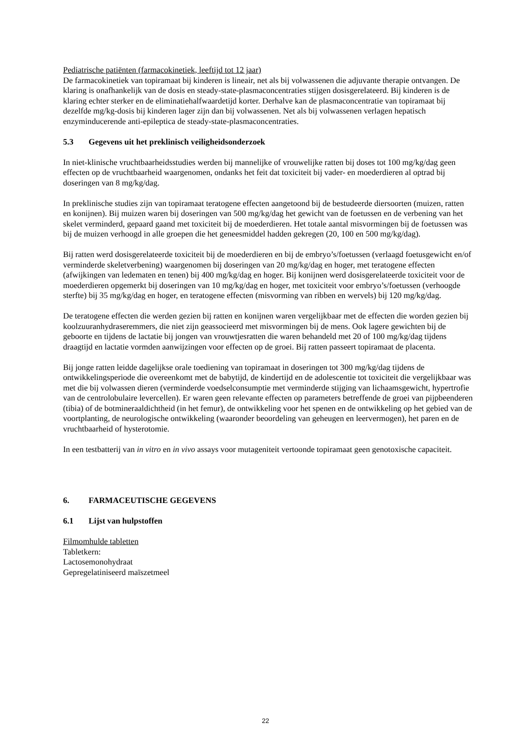Pediatrische patiënten (farmacokinetiek, leeftijd tot 12 jaar)
De farmacokinetiek van topiramaat bij kinderen is lineair, net als bij volwassenen die adjuvante therapie ontvangen. De klaring is onafhankelijk van de dosis en steady-state-plasmaconcentraties stijgen dosisgerelateerd. Bij kinderen is de klaring echter sterker en de eliminatiehalfwaardetijd korter. Derhalve kan de plasmaconcentratie van topiramaat bij dezelfde mg/kg-dosis bij kinderen lager zijn dan bij volwassenen. Net als bij volwassenen verlagen hepatisch enzyminducerende anti-epileptica de steady-state-plasmaconcentraties.
5.3 Gegevens uit het preklinisch veiligheidsonderzoek
In niet-klinische vruchtbaarheidsstudies werden bij mannelijke of vrouwelijke ratten bij doses tot 100 mg/kg/dag geen effecten op de vruchtbaarheid waargenomen, ondanks het feit dat toxiciteit bij vader- en moederdieren al optrad bij doseringen van 8 mg/kg/dag.
In preklinische studies zijn van topiramaat teratogene effecten aangetoond bij de bestudeerde diersoorten (muizen, ratten en konijnen). Bij muizen waren bij doseringen van 500 mg/kg/dag het gewicht van de foetussen en de verbening van het skelet verminderd, gepaard gaand met toxiciteit bij de moederdieren. Het totale aantal misvormingen bij de foetussen was bij de muizen verhoogd in alle groepen die het geneesmiddel hadden gekregen (20, 100 en 500 mg/kg/dag).
Bij ratten werd dosisgerelateerde toxiciteit bij de moederdieren en bij de embryo’s/foetussen (verlaagd foetusgewicht en/of verminderde skeletverbening) waargenomen bij doseringen van 20 mg/kg/dag en hoger, met teratogene effecten (afwijkingen van ledematen en tenen) bij 400 mg/kg/dag en hoger. Bij konijnen werd dosisgerelateerde toxiciteit voor de moederdieren opgemerkt bij doseringen van 10 mg/kg/dag en hoger, met toxiciteit voor embryo’s/foetussen (verhoogde sterfte) bij 35 mg/kg/dag en hoger, en teratogene effecten (misvorming van ribben en wervels) bij 120 mg/kg/dag.
De teratogene effecten die werden gezien bij ratten en konijnen waren vergelijkbaar met de effecten die worden gezien bij koolzuuranhydraseremmers, die niet zijn geassocieerd met misvormingen bij de mens. Ook lagere gewichten bij de geboorte en tijdens de lactatie bij jongen van vrouwtjesratten die waren behandeld met 20 of 100 mg/kg/dag tijdens draagtijd en lactatie vormden aanwijzingen voor effecten op de groei. Bij ratten passeert topiramaat de placenta.
Bij jonge ratten leidde dagelijkse orale toediening van topiramaat in doseringen tot 300 mg/kg/dag tijdens de ontwikkelingsperiode die overeenkomt met de babytijd, de kindertijd en de adolescentie tot toxiciteit die vergelijkbaar was met die bij volwassen dieren (verminderde voedselconsumptie met verminderde stijging van lichaamsgewicht, hypertrofie van de centrolobulaire levercellen). Er waren geen relevante effecten op parameters betreffende de groei van pijpbeenderen (tibia) of de botmineraaldichtheid (in het femur), de ontwikkeling voor het spenen en de ontwikkeling op het gebied van de voortplanting, de neurologische ontwikkeling (waaronder beoordeling van geheugen en leervermogen), het paren en de vruchtbaarheid of hysterotomie.
In een testbatterij van in vitro en in vivo assays voor mutageniteit vertoonde topiramaat geen genotoxische capaciteit.
6. FARMACEUTISCHE GEGEVENS
6.1 Lijst van hulpstoffen
Filmomhulde tabletten
Tabletkern:
Lactosemonohydraat
Gepregelatiniseerd maïszetmeel
22